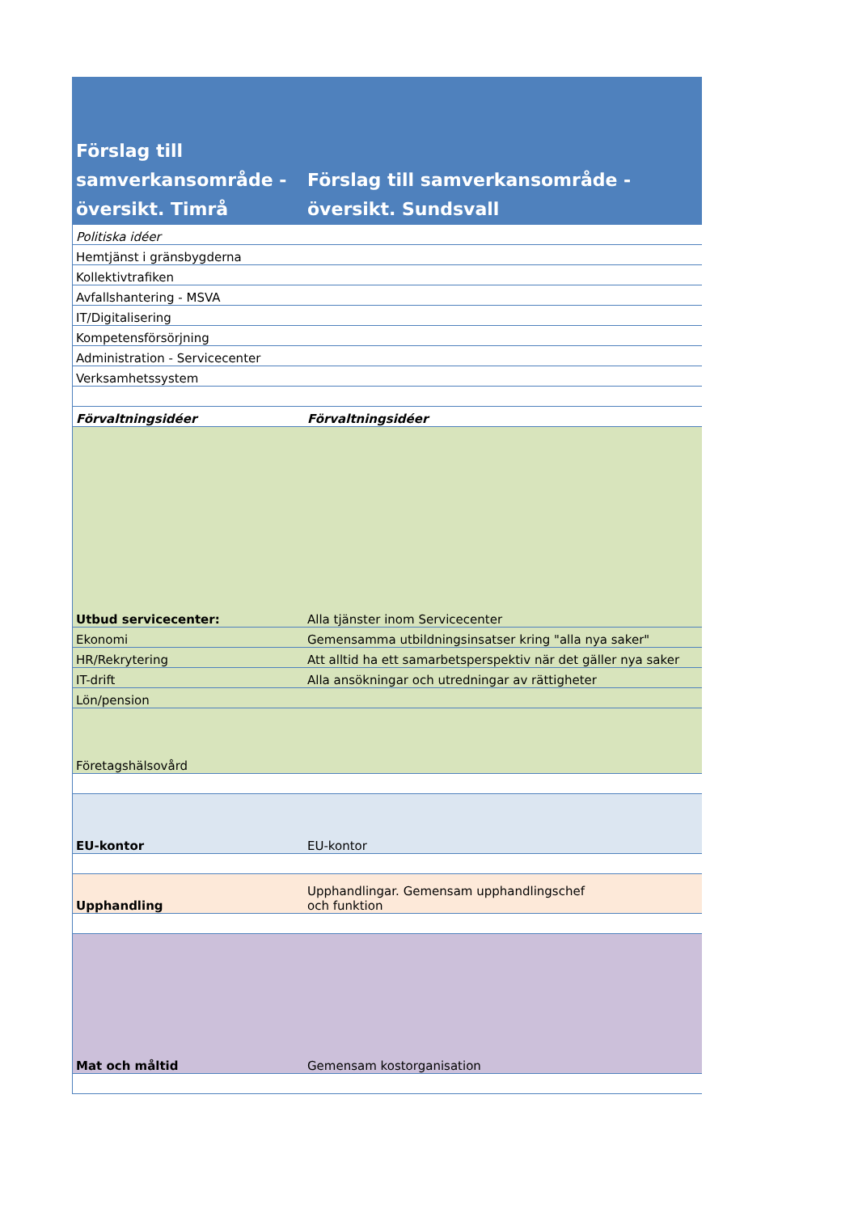| Förslag till samverkansområde - översikt. Timrå | Förslag till samverkansområde - översikt. Sundsvall |
| --- | --- |
| Politiska idéer | |
| Hemtjänst i gränsbygderna | |
| Kollektivtrafiken | |
| Avfallshantering - MSVA | |
| IT/Digitalisering | |
| Kompetensförsörjning | |
| Administration - Servicecenter | |
| Verksamhetssystem | |
| Förvaltningsidéer | Förvaltningsidéer |
| Utbud servicecenter: | Alla tjänster inom Servicecenter |
| Ekonomi | Gemensamma utbildningsinsatser kring "alla nya saker" |
| HR/Rekrytering | Att alltid ha ett samarbetsperspektiv när det gäller nya saker |
| IT-drift | Alla ansökningar och utredningar av rättigheter |
| Lön/pension | |
| Företagshälsovård | |
| EU-kontor | EU-kontor |
| Upphandling | Upphandlingar. Gemensam upphandlingschef och funktion |
| Mat och måltid | Gemensam kostorganisation |